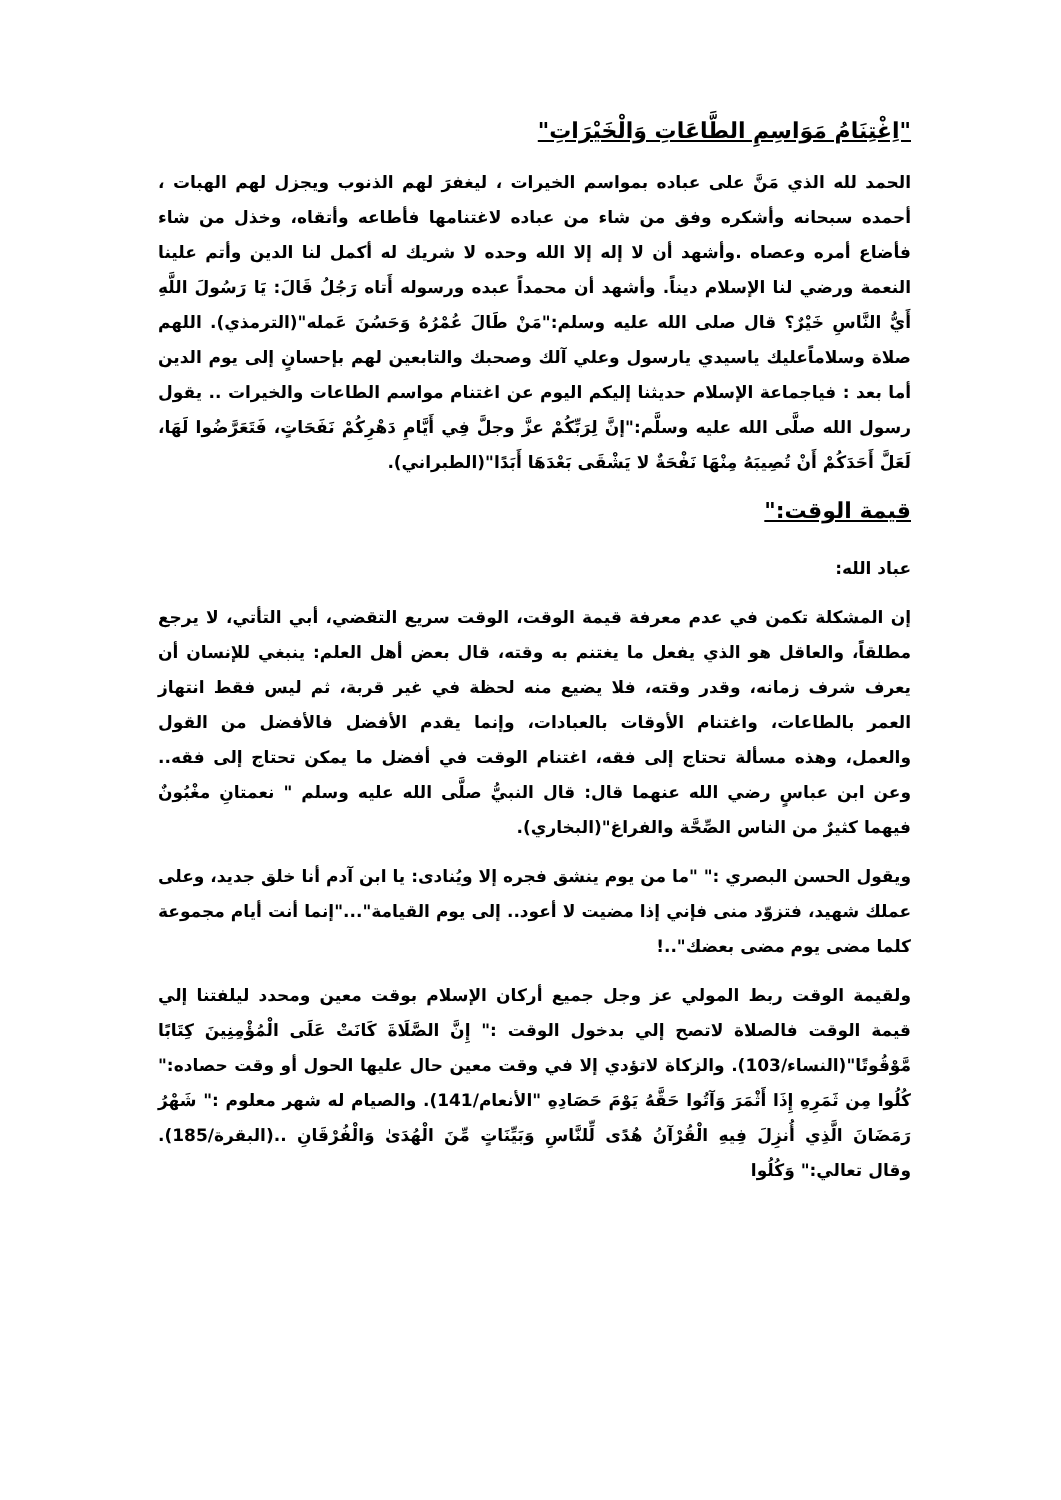"اِغْتِنَامُ مَوَاسِمِ الطَّاعَاتِ وَالْخَيْرَاتِ"
الحمد لله الذي مَنَّ على عباده بمواسم الخيرات ، ليغفرَ لهم الذنوب ويجزل لهم الهبات ، أحمده سبحانه وأشكره وفق من شاء من عباده لاغتنامها فأطاعه وأتقاه، وخذل من شاء فأضاع أمره وعصاه .وأشهد أن لا إله إلا الله وحده لا شريك له أكمل لنا الدين وأتم علينا النعمة ورضي لنا الإسلام ديناً. وأشهد أن محمداً عبده ورسوله أَتاه رَجُلُ قَالَ: يَا رَسُولَ اللَّهِ أَيُّ النَّاسِ خَيْرٌ؟ قال صلى الله عليه وسلم:"مَنْ طَالَ عُمْرُهُ وَحَسُنَ عَمله"(الترمذي). اللهم صلاة وسلاماًعليك ياسيدي يارسول وعلي آلك وصحبك والتابعين لهم بإحسانٍ إلى يوم الدين أما بعد : فياجماعة الإسلام حديثنا إليكم اليوم عن اغتنام مواسم الطاعات والخيرات .. يقول رسول الله صلَّى الله عليه وسلَّم:"إنَّ لِرَبِّكُمْ عزَّ وجلَّ فِي أَيَّامِ دَهْرِكُمْ نَفَحَاتٍ، فَتَعَرَّضُوا لَهَا، لَعَلَّ أَحَدَكُمْ أَنْ تُصِيبَهُ مِنْهَا نَفْحَةٌ لا يَشْقَى بَعْدَهَا أَبَدًا"(الطبراني).
قيمة الوقت:"
عباد الله:
إن المشكلة تكمن في عدم معرفة قيمة الوقت، الوقت سريع التقضي، أبي التأتي، لا يرجع مطلقاً، والعاقل هو الذي يفعل ما يغتنم به وقته، قال بعض أهل العلم: ينبغي للإنسان أن يعرف شرف زمانه، وقدر وقته، فلا يضيع منه لحظة في غير قربة، ثم ليس فقط انتهاز العمر بالطاعات، واغتنام الأوقات بالعبادات، وإنما يقدم الأفضل فالأفضل من القول والعمل، وهذه مسألة تحتاج إلى فقه، اغتنام الوقت في أفضل ما يمكن تحتاج إلى فقه.. وعن ابن عباسٍ رضي الله عنهما قال: قال النبيُّ صلَّى الله عليه وسلم " نعمتانِ مغْبُونٌ فيهما كثيرٌ من الناس الصِّحَّة والفراغ"(البخاري).
ويقول الحسن البصري :" "ما من يوم ينشق فجره إلا ويُنادى: يا ابن آدم أنا خلق جديد، وعلى عملك شهيد، فتزوّد منى فإني إذا مضيت لا أعود.. إلى يوم القيامة"..."إنما أنت أيام مجموعة كلما مضى يوم مضى بعضك"..!
ولقيمة الوقت ربط المولي عز وجل جميع أركان الإسلام بوقت معين ومحدد ليلفتنا إلي قيمة الوقت فالصلاة لاتصح إلي بدخول الوقت :" إِنَّ الصَّلَاةَ كَانَتْ عَلَى الْمُؤْمِنِينَ كِتَابًا مَّوْقُوتًا"(النساء/103). والزكاة لاتؤدي إلا في وقت معين حال عليها الحول أو وقت حصاده:" كُلُوا مِن ثَمَرِهِ إِذَا أَثْمَرَ وَآتُوا حَقَّهُ يَوْمَ حَصَادِهِ "الأنعام/141). والصيام له شهر معلوم :" شَهْرُ رَمَضَانَ الَّذِي أُنزِلَ فِيهِ الْقُرْآنُ هُدًى لِّلنَّاسِ وَبَيِّنَاتٍ مِّنَ الْهُدَىٰ وَالْفُرْقَانِ ..(البقرة/185). وقال تعالي:" وَكُلُوا